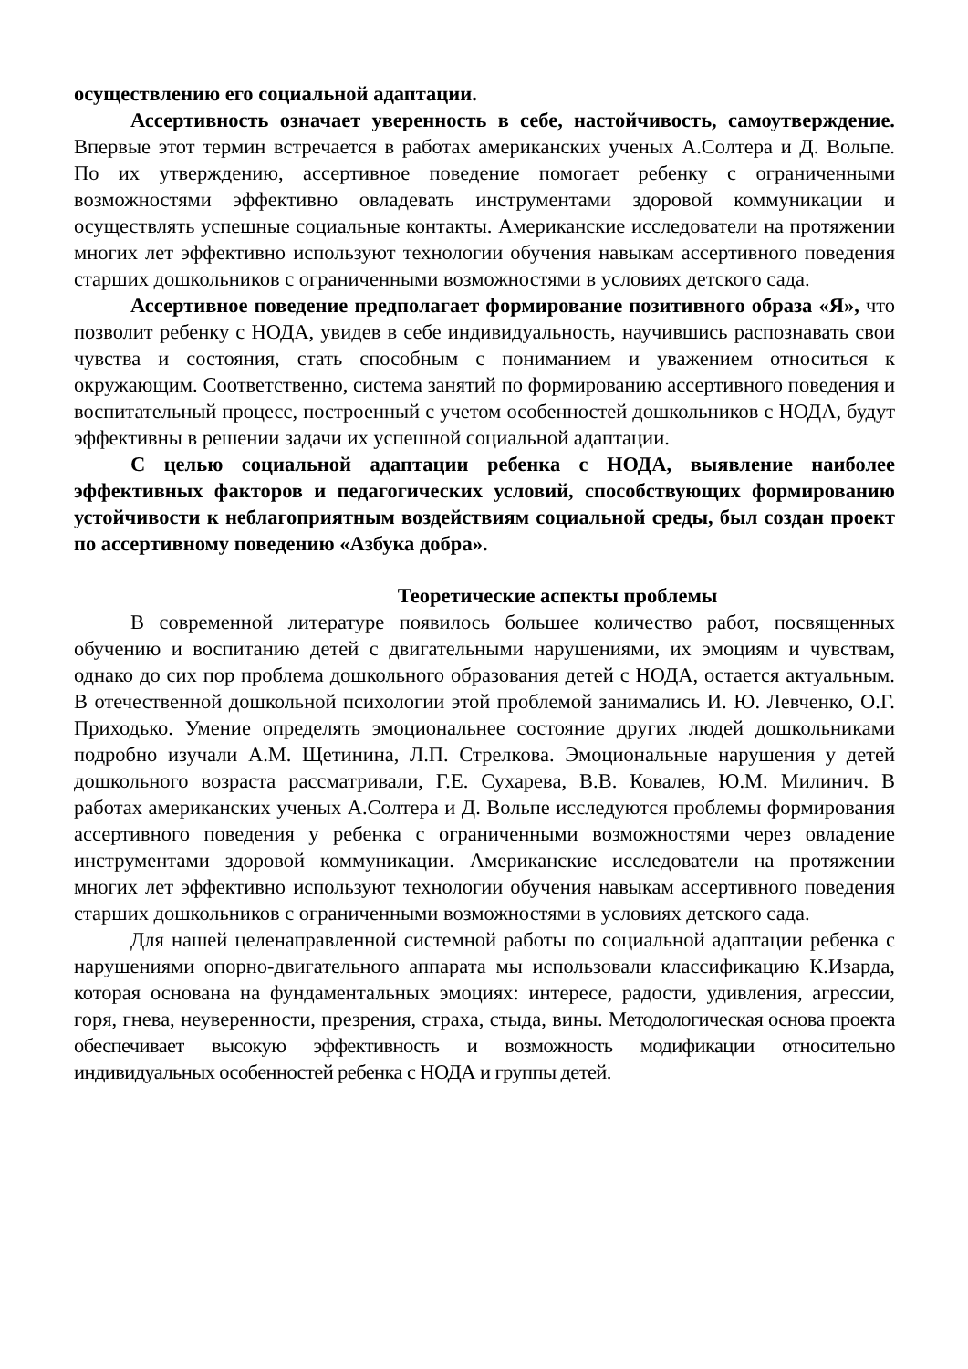осуществлению его социальной адаптации.
Ассертивность означает уверенность в себе, настойчивость, самоутверждение. Впервые этот термин встречается в работах американских ученых А.Солтера и Д. Вольпе. По их утверждению, ассертивное поведение помогает ребенку с ограниченными возможностями эффективно овладевать инструментами здоровой коммуникации и осуществлять успешные социальные контакты. Американские исследователи на протяжении многих лет эффективно используют технологии обучения навыкам ассертивного поведения старших дошкольников с ограниченными возможностями в условиях детского сада.
Ассертивное поведение предполагает формирование позитивного образа «Я», что позволит ребенку с НОДА, увидев в себе индивидуальность, научившись распознавать свои чувства и состояния, стать способным с пониманием и уважением относиться к окружающим. Соответственно, система занятий по формированию ассертивного поведения и воспитательный процесс, построенный с учетом особенностей дошкольников с НОДА, будут эффективны в решении задачи их успешной социальной адаптации.
С целью социальной адаптации ребенка с НОДА, выявление наиболее эффективных факторов и педагогических условий, способствующих формированию устойчивости к неблагоприятным воздействиям социальной среды, был создан проект по ассертивному поведению «Азбука добра».
Теоретические аспекты проблемы
В современной литературе появилось большее количество работ, посвященных обучению и воспитанию детей с двигательными нарушениями, их эмоциям и чувствам, однако до сих пор проблема дошкольного образования детей с НОДА, остается актуальным. В отечественной дошкольной психологии этой проблемой занимались И. Ю. Левченко, О.Г. Приходько. Умение определять эмоциональнее состояние других людей дошкольниками подробно изучали А.М. Щетинина, Л.П. Стрелкова. Эмоциональные нарушения у детей дошкольного возраста рассматривали, Г.Е. Сухарева, В.В. Ковалев, Ю.М. Милинич. В работах американских ученых А.Солтера и Д. Вольпе исследуются проблемы формирования ассертивного поведения у ребенка с ограниченными возможностями через овладение инструментами здоровой коммуникации. Американские исследователи на протяжении многих лет эффективно используют технологии обучения навыкам ассертивного поведения старших дошкольников с ограниченными возможностями в условиях детского сада.
Для нашей целенаправленной системной работы по социальной адаптации ребенка с нарушениями опорно-двигательного аппарата мы использовали классификацию К.Изарда, которая основана на фундаментальных эмоциях: интересе, радости, удивления, агрессии, горя, гнева, неуверенности, презрения, страха, стыда, вины. Методологическая основа проекта обеспечивает высокую эффективность и возможность модификации относительно индивидуальных особенностей ребенка с НОДА и группы детей.